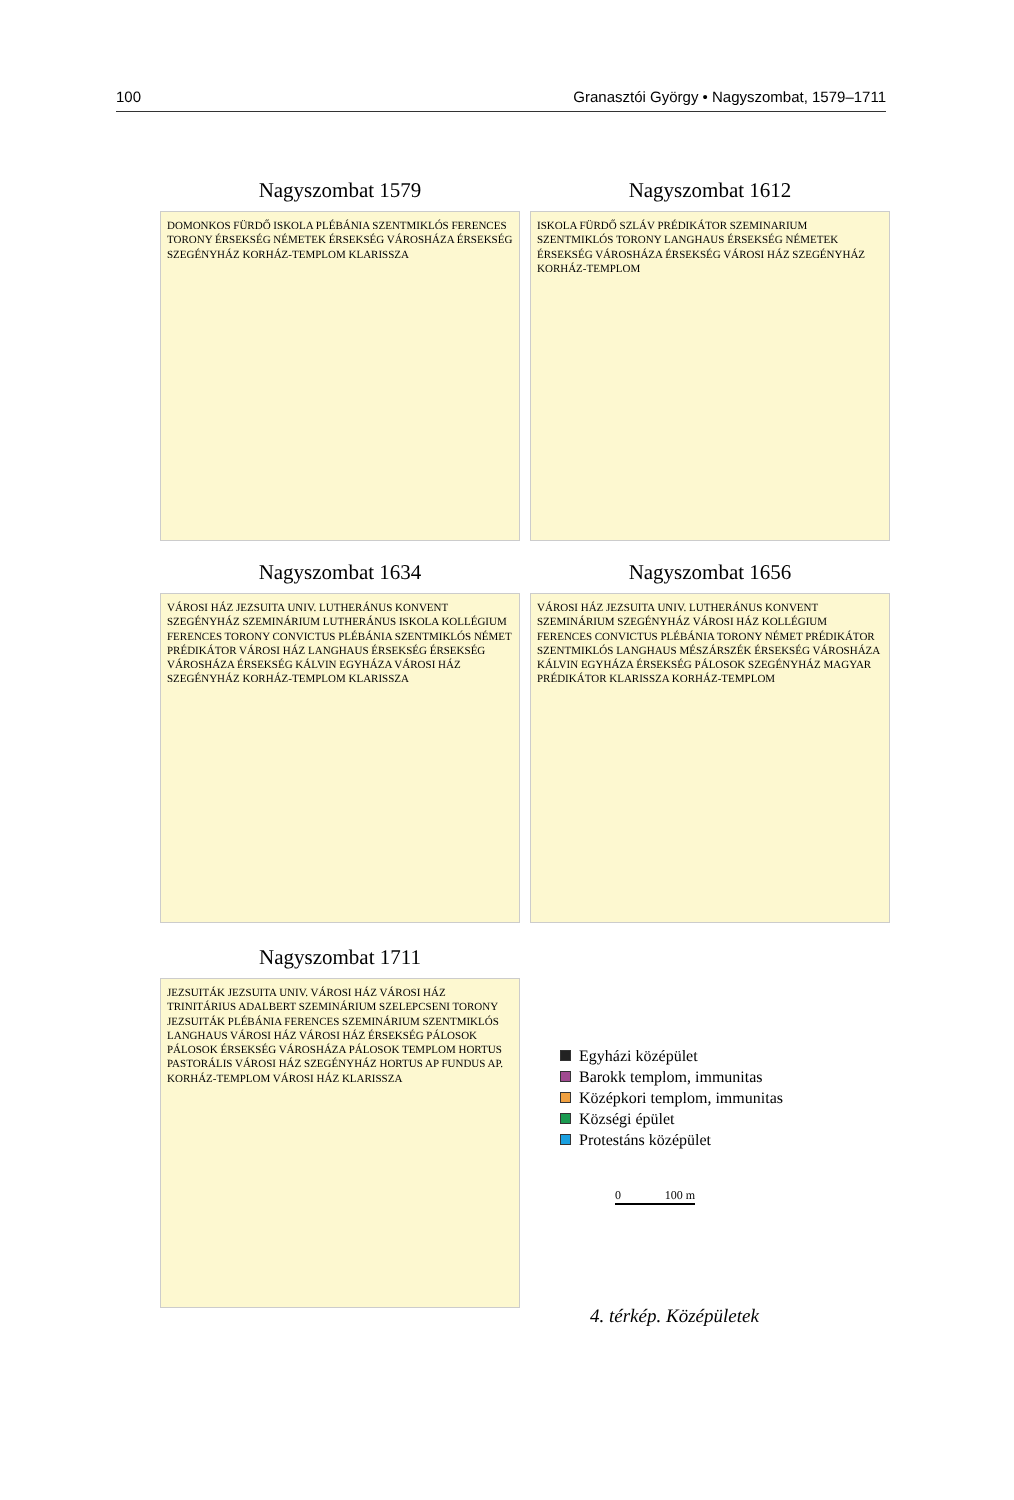100 Granasztói György • Nagyszombat, 1579–1711
Nagyszombat 1579
DOMONKOS FÜRDŐ ISKOLA PLÉBÁNIA SZENTMIKLÓS FERENCES TORONY ÉRSEKSÉG NÉMETEK ÉRSEKSÉG VÁROSHÁZA ÉRSEKSÉG SZEGÉNYHÁZ KORHÁZ-TEMPLOM KLARISSZA
Nagyszombat 1612
ISKOLA FÜRDŐ SZLÁV PRÉDIKÁTOR SZEMINARIUM SZENTMIKLÓS TORONY LANGHAUS ÉRSEKSÉG NÉMETEK ÉRSEKSÉG VÁROSHÁZA ÉRSEKSÉG VÁROSI HÁZ SZEGÉNYHÁZ KORHÁZ-TEMPLOM
Nagyszombat 1634
VÁROSI HÁZ JEZSUITA UNIV. LUTHERÁNUS KONVENT SZEGÉNYHÁZ SZEMINÁRIUM LUTHERÁNUS ISKOLA KOLLÉGIUM FERENCES TORONY CONVICTUS PLÉBÁNIA SZENTMIKLÓS NÉMET PRÉDIKÁTOR VÁROSI HÁZ LANGHAUS ÉRSEKSÉG ÉRSEKSÉG VÁROSHÁZA ÉRSEKSÉG KÁLVIN EGYHÁZA VÁROSI HÁZ SZEGÉNYHÁZ KORHÁZ-TEMPLOM KLARISSZA
Nagyszombat 1656
VÁROSI HÁZ JEZSUITA UNIV. LUTHERÁNUS KONVENT SZEMINÁRIUM SZEGÉNYHÁZ VÁROSI HÁZ KOLLÉGIUM FERENCES CONVICTUS PLÉBÁNIA TORONY NÉMET PRÉDIKÁTOR SZENTMIKLÓS LANGHAUS MÉSZÁRSZÉK ÉRSEKSÉG VÁROSHÁZA KÁLVIN EGYHÁZA ÉRSEKSÉG PÁLOSOK SZEGÉNYHÁZ MAGYAR PRÉDIKÁTOR KLARISSZA KORHÁZ-TEMPLOM
Nagyszombat 1711
JEZSUITÁK JEZSUITA UNIV. VÁROSI HÁZ VÁROSI HÁZ TRINITÁRIUS ADALBERT SZEMINÁRIUM SZELEPCSENI TORONY JEZSUITÁK PLÉBÁNIA FERENCES SZEMINÁRIUM SZENTMIKLÓS LANGHAUS VÁROSI HÁZ VÁROSI HÁZ ÉRSEKSÉG PÁLOSOK PÁLOSOK ÉRSEKSÉG VÁROSHÁZA PÁLOSOK TEMPLOM HORTUS PASTORÁLIS VÁROSI HÁZ SZEGÉNYHÁZ HORTUS AP FUNDUS AP. KORHÁZ-TEMPLOM VÁROSI HÁZ KLARISSZA
Egyházi középület
Barokk templom, immunitas
Középkori templom, immunitas
Községi épület
Protestáns középület
0 100 m
4. térkép. Középületek